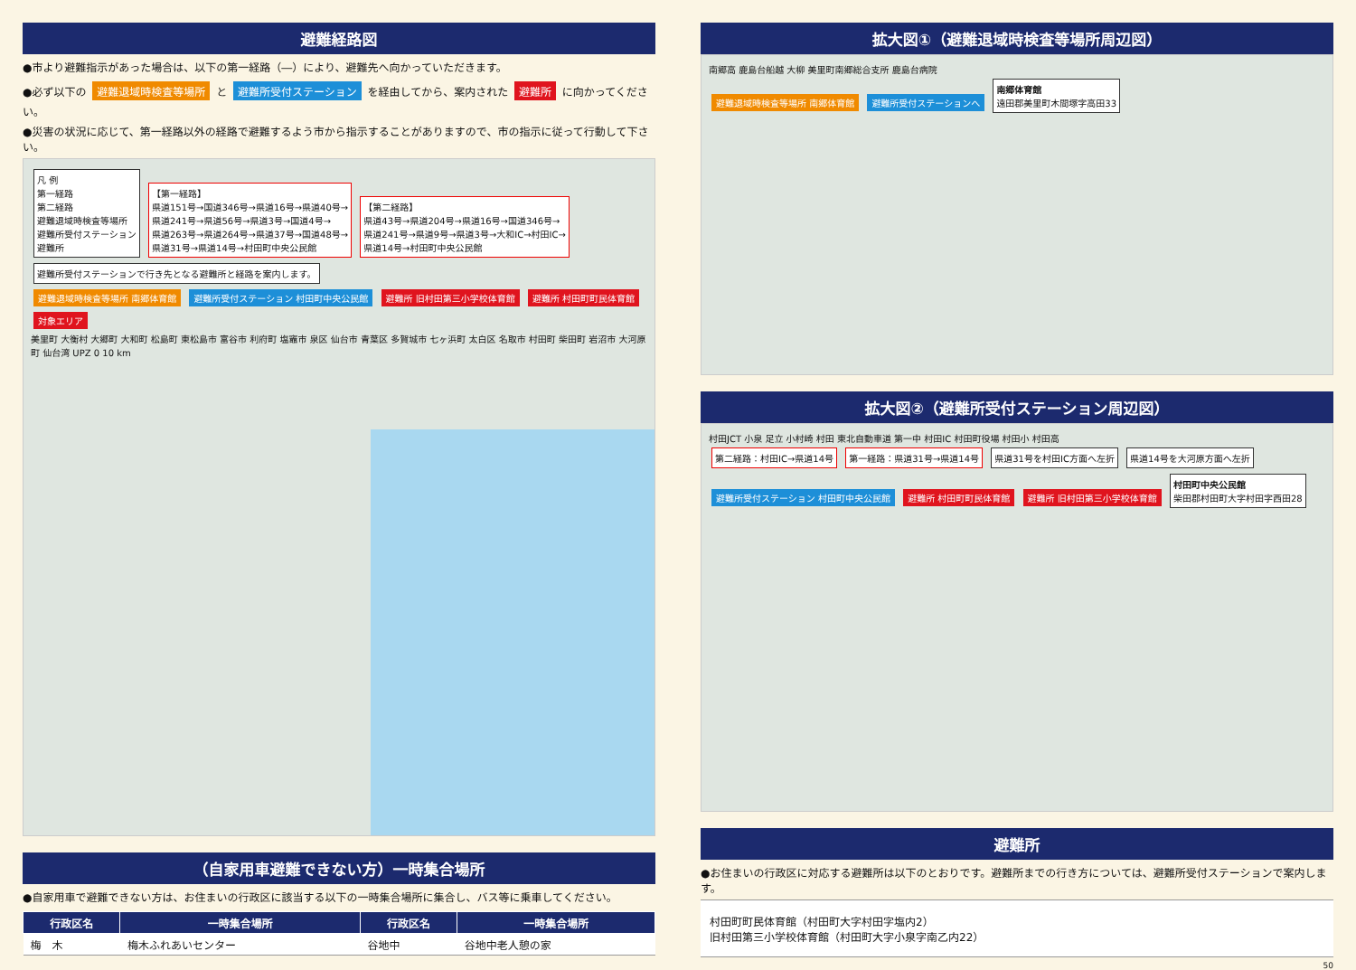避難経路図
●市より避難指示があった場合は、以下の第一経路（―）により、避難先へ向かっていただきます。
●必ず以下の 避難退域時検査等場所 と 避難所受付ステーション を経由してから、案内された 避難所 に向かってください。
●災害の状況に応じて、第一経路以外の経路で避難するよう市から指示することがありますので、市の指示に従って行動して下さい。
凡 例
第一経路
第二経路
避難退域時検査等場所
避難所受付ステーション
避難所
【第一経路】
県道151号→国道346号→県道16号→県道40号→
県道241号→県道56号→県道3号→国道4号→
県道263号→県道264号→県道37号→国道48号→
県道31号→県道14号→村田町中央公民館
【第二経路】
県道43号→県道204号→県道16号→国道346号→
県道241号→県道9号→県道3号→大和IC→村田IC→
県道14号→村田町中央公民館
避難所受付ステーションで行き先となる避難所と経路を案内します。
避難退域時検査等場所 南郷体育館 避難所受付ステーション 村田町中央公民館 避難所 旧村田第三小学校体育館 避難所 村田町町民体育館 対象エリア
美里町 大衡村 大郷町 大和町 松島町 東松島市 富谷市 利府町 塩竈市 泉区 仙台市 青葉区 多賀城市 七ヶ浜町 太白区 名取市 村田町 柴田町 岩沼市 大河原町 仙台湾 UPZ 0 10 km
（自家用車避難できない方）一時集合場所
●自家用車で避難できない方は、お住まいの行政区に該当する以下の一時集合場所に集合し、バス等に乗車してください。
| 行政区名 | 一時集合場所 | 行政区名 | 一時集合場所 |
| --- | --- | --- | --- |
| 梅 木 | 梅木ふれあいセンター | 谷地中 | 谷地中老人憩の家 |
拡大図①（避難退域時検査等場所周辺図）
南郷高 鹿島台船越 大柳 美里町南郷総合支所 鹿島台病院
避難退域時検査等場所 南郷体育館 避難所受付ステーションへ
南郷体育館
遠田郡美里町木間塚字高田33
拡大図②（避難所受付ステーション周辺図）
村田JCT 小泉 足立 小村崎 村田 東北自動車道 第一中 村田IC 村田町役場 村田小 村田高
第二経路：村田IC→県道14号 第一経路：県道31号→県道14号 県道31号を村田IC方面へ左折 県道14号を大河原方面へ左折
避難所受付ステーション 村田町中央公民館 避難所 村田町町民体育館 避難所 旧村田第三小学校体育館
村田町中央公民館
柴田郡村田町大字村田字西田28
避難所
●お住まいの行政区に対応する避難所は以下のとおりです。避難所までの行き方については、避難所受付ステーションで案内します。
村田町町民体育館（村田町大字村田字塩内2）
旧村田第三小学校体育館（村田町大字小泉字南乙内22）
50